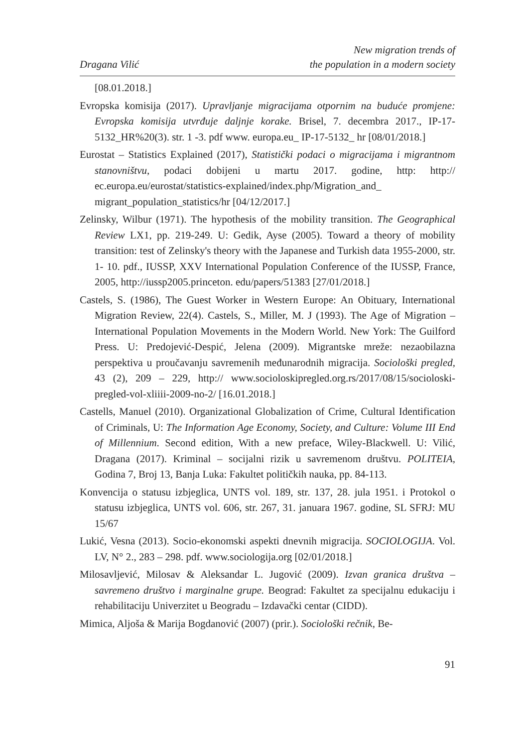Dragana Vilić
New migration trends of
the population in a modern society
[08.01.2018.]
Evropska komisija (2017). Upravljanje migracijama otpornim na buduće promjene: Evropska komisija utvrđuje daljnje korake. Brisel, 7. decembra 2017., IP-17-5132_HR%20(3). str. 1 -3. pdf www. europa.eu_ IP-17-5132_ hr [08/01/2018.]
Eurostat – Statistics Explained (2017), Statistički podaci o migracijama i migrantnom stanovništvu, podaci dobijeni u martu 2017. godine, http: http:// ec.europa.eu/eurostat/statistics-explained/index.php/Migration_and_ migrant_population_statistics/hr [04/12/2017.]
Zelinsky, Wilbur (1971). The hypothesis of the mobility transition. The Geographical Review LX1, pp. 219-249. U: Gedik, Ayse (2005). Toward a theory of mobility transition: test of Zelinsky's theory with the Japanese and Turkish data 1955-2000, str. 1- 10. pdf., IUSSP, XXV International Population Conference of the IUSSP, France, 2005, http://iussp2005.princeton. edu/papers/51383 [27/01/2018.]
Castels, S. (1986), The Guest Worker in Western Europe: An Obituary, International Migration Review, 22(4). Castels, S., Miller, M. J (1993). The Age of Migration – International Population Movements in the Modern World. New York: The Guilford Press. U: Predojević-Despić, Jelena (2009). Migrantske mreže: nezaobilazna perspektiva u proučavanju savremenih međunarodnih migracija. Sociološki pregled, 43 (2), 209 – 229, http:// www.socioloskipregled.org.rs/2017/08/15/socioloski-pregled-vol-xliiii-2009-no-2/ [16.01.2018.]
Castells, Manuel (2010). Organizational Globalization of Crime, Cultural Identification of Criminals, U: The Information Age Economy, Society, and Culture: Volume III End of Millennium. Second edition, With a new preface, Wiley-Blackwell. U: Vilić, Dragana (2017). Kriminal – socijalni rizik u savremenom društvu. POLITEIA, Godina 7, Broj 13, Banja Luka: Fakultet političkih nauka, pp. 84-113.
Konvencija o statusu izbjeglica, UNTS vol. 189, str. 137, 28. jula 1951. i Protokol o statusu izbjeglica, UNTS vol. 606, str. 267, 31. januara 1967. godine, SL SFRJ: MU 15/67
Lukić, Vesna (2013). Socio-ekonomski aspekti dnevnih migracija. SOCIOLOGIJA. Vol. LV, N° 2., 283 – 298. pdf. www.sociologija.org [02/01/2018.]
Milosavljević, Milosav & Aleksandar L. Jugović (2009). Izvan granica društva – savremeno društvo i marginalne grupe. Beograd: Fakultet za specijalnu edukaciju i rehabilitaciju Univerzitet u Beogradu – Izdavački centar (CIDD).
Mimica, Aljoša & Marija Bogdanović (2007) (prir.). Sociološki rečnik, Be-
91